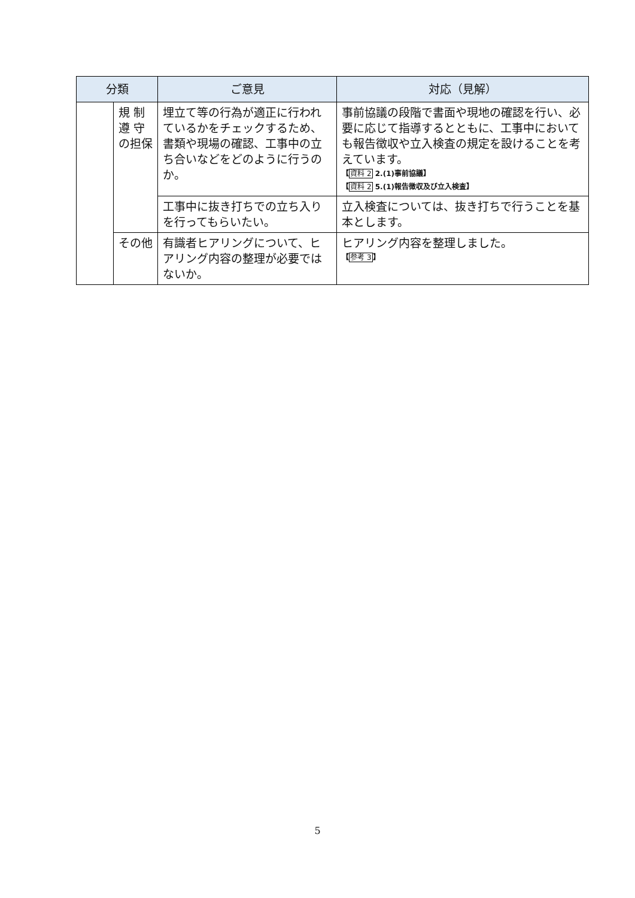| 分類 | | ご意見 | 対応（見解） |
| --- | --- | --- | --- |
| | 規 制 遵 守の担保 | 埋立て等の行為が適正に行われているかをチェックするため、書類や現場の確認、工事中の立ち合いなどをどのように行うのか。 | 事前協議の段階で書面や現地の確認を行い、必要に応じて指導するとともに、工事中においても報告徴収や立入検査の規定を設けることを考えています。 【 資料 2 2.(1)事前協議】 【 資料 2 5.(1)報告徴収及び立入検査】 |
| | | 工事中に抜き打ちでの立ち入りを行ってもらいたい。 | 立入検査については、抜き打ちで行うことを基本とします。 |
| | その他 | 有識者ヒアリングについて、ヒアリング内容の整理が必要ではないか。 | ヒアリング内容を整理しました。 【 参考 3 】 |
5